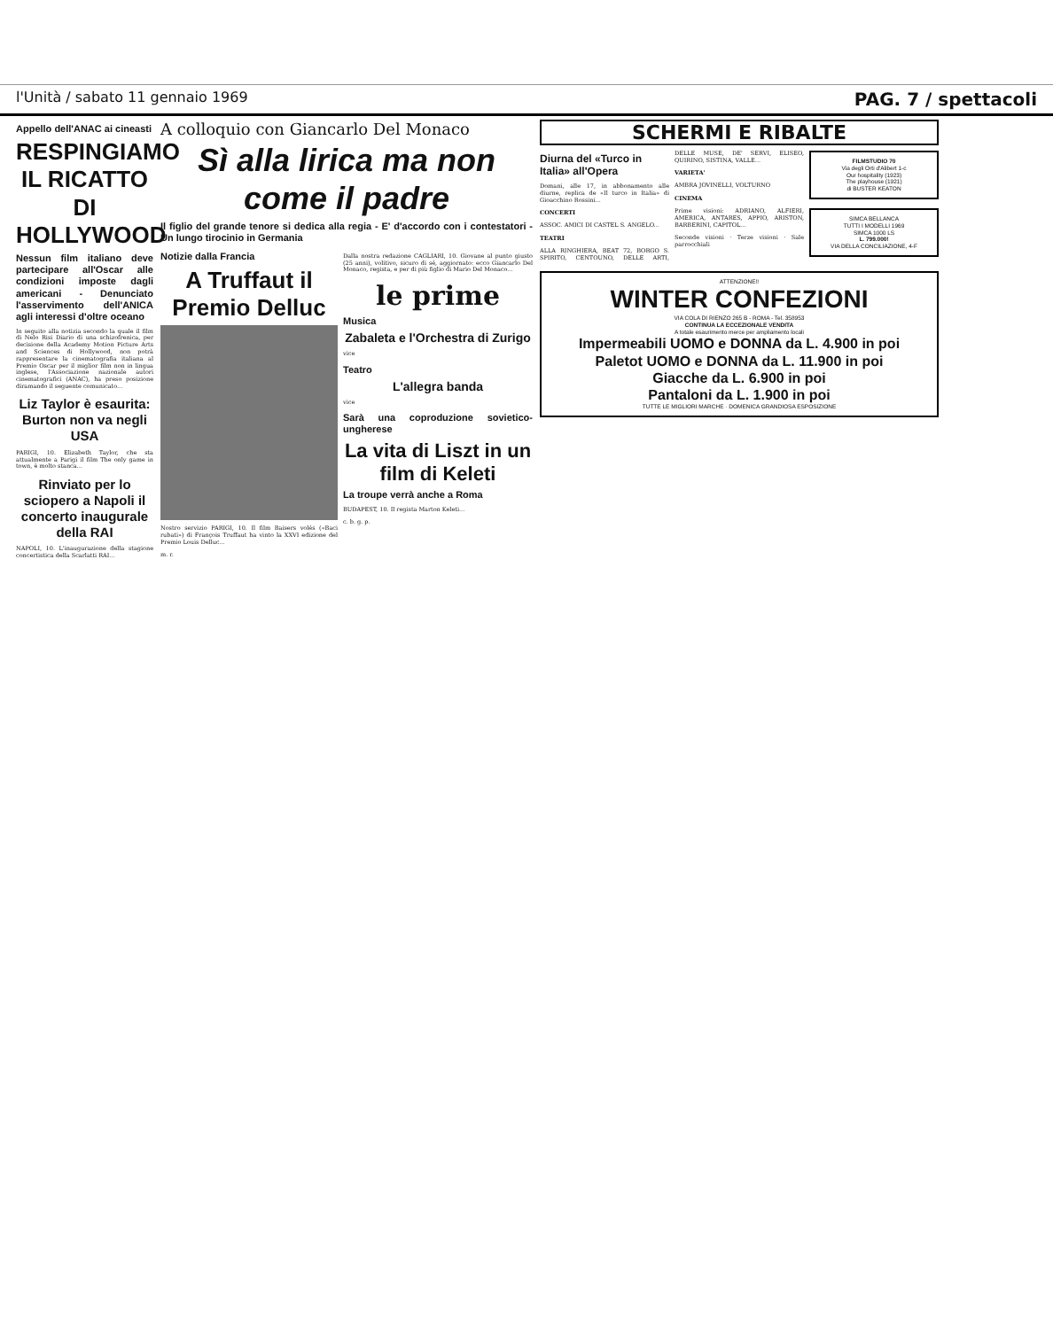l'Unità / sabato 11 gennaio 1969 PAG. 7 / spettacoli
Appello dell'ANAC ai cineasti
RESPINGIAMO IL RICATTO DI HOLLYWOOD
Nessun film italiano deve partecipare all'Oscar alle condizioni imposte dagli americani - Denunciato l'asservimento dell'ANICA agli interessi d'oltre oceano
In seguito alla notizia secondo la quale il film di Nelo Risi Diario di una schizofrenica, per decisione della Academy Motion Picture Arts and Sciences di Hollywood, non potrà rappresentare la cinematografia italiana al Premio Oscar per il miglior film non in lingua inglese, l'Associazione nazionale autori cinematografici (ANAC), ha preso posizione diramando il seguente comunicato...
Liz Taylor è esaurita: Burton non va negli USA
PARIGI, 10. Elizabeth Taylor, che sta attualmente a Parigi il film The only game in town, è molto stanca...
Rinviato per lo sciopero a Napoli il concerto inaugurale della RAI
NAPOLI, 10. L'inaugurazione della stagione concertistica della Scarlatti RAI...
A colloquio con Giancarlo Del Monaco
Sì alla lirica ma non come il padre
Il figlio del grande tenore si dedica alla regia - E' d'accordo con i contestatori - Un lungo tirocinio in Germania
Notizie dalla Francia
A Truffaut il Premio Delluc
Nostro servizio PARIGI, 10. Il film Baisers volés («Baci rubati») di François Truffaut ha vinto la XXVI edizione del Premio Louis Delluc...
m. r.
Dalla nostra redazione CAGLIARI, 10. Giovane al punto giusto (25 anni), volitivo, sicuro di sé, aggiornato: ecco Giancarlo Del Monaco, regista, e per di più figlio di Mario Del Monaco...
le prime
Musica
Zabaleta e l'Orchestra di Zurigo
vice
Teatro
L'allegra banda
vice
Sarà una coproduzione sovietico-ungherese
La vita di Liszt in un film di Keleti
La troupe verrà anche a Roma
BUDAPEST, 10. Il regista Marton Keleti...
c. b. g. p.
SCHERMI E RIBALTE
Diurna del «Turco in Italia» all'Opera
Domani, alle 17, in abbonamento alle diurne, replica de «Il turco in Italia» di Gioacchino Rossini...
CONCERTI
ASSOC. AMICI DI CASTEL S. ANGELO...
TEATRI
ALLA RINGHIERA, BEAT 72, BORGO S. SPIRITO, CENTOUNO, DELLE ARTI, DELLE MUSE, DE' SERVI, ELISEO, QUIRINO, SISTINA, VALLE...
VARIETA'
AMBRA JOVINELLI, VOLTURNO
CINEMA
Prime visioni: ADRIANO, ALFIERI, AMERICA, ANTARES, APPIO, ARISTON, BARBERINI, CAPITOL...
Seconde visioni · Terze visioni · Sale parrocchiali
FILMSTUDIO 70
Via degli Orti d'Alibert 1-c
Our hospitality (1923)
The playhouse (1921)
di BUSTER KEATON
SIMCA BELLANCA
TUTTI I MODELLI 1969
SIMCA 1000 LS
L. 799.000!
VIA DELLA CONCILIAZIONE, 4-F
ATTENZIONE!!
WINTER CONFEZIONI
VIA COLA DI RIENZO 265 B - ROMA - Tel. 358953
CONTINUA LA ECCEZIONALE VENDITA
A totale esaurimento merce per ampliamento locali
Impermeabili UOMO e DONNA da L. 4.900 in poi
Paletot UOMO e DONNA da L. 11.900 in poi
Giacche da L. 6.900 in poi
Pantaloni da L. 1.900 in poi
TUTTE LE MIGLIORI MARCHE · DOMENICA GRANDIOSA ESPOSIZIONE